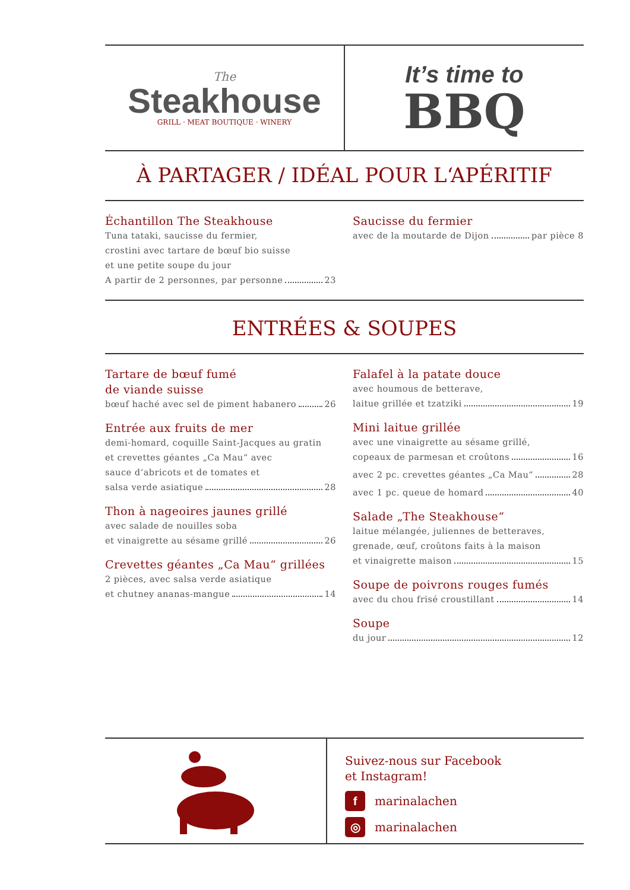The
Steakhouse
GRILL · MEAT BOUTIQUE · WINERY
It’s time to
BBQ
À PARTAGER / IDÉAL POUR L‘APÉRITIF
Échantillon The Steakhouse
Tuna tataki, saucisse du fermier,
crostini avec tartare de bœuf bio suisse
et une petite soupe du jour
A partir de 2 personnes, par personne 23
Saucisse du fermier
avec de la moutarde de Dijon par pièce 8
ENTRÉES & SOUPES
Tartare de bœuf fumé
de viande suisse
bœuf haché avec sel de piment habanero 26
Entrée aux fruits de mer
demi-homard, coquille Saint-Jacques au gratin
et crevettes géantes „Ca Mau“ avec
sauce d‘abricots et de tomates et
salsa verde asiatique 28
Thon à nageoires jaunes grillé
avec salade de nouilles soba
et vinaigrette au sésame grillé 26
Crevettes géantes „Ca Mau“ grillées
2 pièces, avec salsa verde asiatique
et chutney ananas-mangue 14
Falafel à la patate douce
avec houmous de betterave,
laitue grillée et tzatziki 19
Mini laitue grillée
avec une vinaigrette au sésame grillé,
copeaux de parmesan et croûtons 16
avec 2 pc. crevettes géantes „Ca Mau“ 28
avec 1 pc. queue de homard 40
Salade „The Steakhouse“
laitue mélangée, juliennes de betteraves,
grenade, œuf, croûtons faits à la maison
et vinaigrette maison 15
Soupe de poivrons rouges fumés
avec du chou frisé croustillant 14
Soupe
du jour 12
Suivez-nous sur Facebook
et Instagram!
f marinalachen
◎ marinalachen